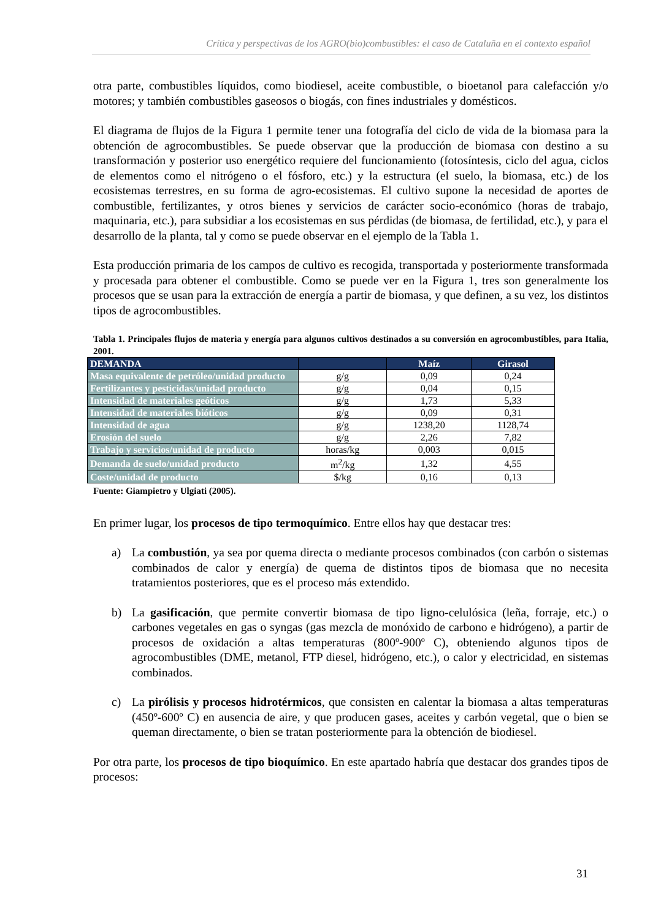Crítica y perspectivas de los AGRO(bio)combustibles: el caso de Cataluña en el contexto español
otra parte, combustibles líquidos, como biodiesel, aceite combustible, o bioetanol para calefacción y/o motores; y también combustibles gaseosos o biogás, con fines industriales y domésticos.
El diagrama de flujos de la Figura 1 permite tener una fotografía del ciclo de vida de la biomasa para la obtención de agrocombustibles. Se puede observar que la producción de biomasa con destino a su transformación y posterior uso energético requiere del funcionamiento (fotosíntesis, ciclo del agua, ciclos de elementos como el nitrógeno o el fósforo, etc.) y la estructura (el suelo, la biomasa, etc.) de los ecosistemas terrestres, en su forma de agro-ecosistemas. El cultivo supone la necesidad de aportes de combustible, fertilizantes, y otros bienes y servicios de carácter socio-económico (horas de trabajo, maquinaria, etc.), para subsidiar a los ecosistemas en sus pérdidas (de biomasa, de fertilidad, etc.), y para el desarrollo de la planta, tal y como se puede observar en el ejemplo de la Tabla 1.
Esta producción primaria de los campos de cultivo es recogida, transportada y posteriormente transformada y procesada para obtener el combustible. Como se puede ver en la Figura 1, tres son generalmente los procesos que se usan para la extracción de energía a partir de biomasa, y que definen, a su vez, los distintos tipos de agrocombustibles.
Tabla 1. Principales flujos de materia y energía para algunos cultivos destinados a su conversión en agrocombustibles, para Italia, 2001.
| DEMANDA | | Maíz | Girasol |
| --- | --- | --- | --- |
| Masa equivalente de petróleo/unidad producto | g/g | 0,09 | 0,24 |
| Fertilizantes y pesticidas/unidad producto | g/g | 0,04 | 0,15 |
| Intensidad de materiales geóticos | g/g | 1,73 | 5,33 |
| Intensidad de materiales bióticos | g/g | 0,09 | 0,31 |
| Intensidad de agua | g/g | 1238,20 | 1128,74 |
| Erosión del suelo | g/g | 2,26 | 7,82 |
| Trabajo y servicios/unidad de producto | horas/kg | 0,003 | 0,015 |
| Demanda de suelo/unidad producto | m<sup>2</sup>/kg | 1,32 | 4,55 |
| Coste/unidad de producto | $/kg | 0,16 | 0,13 |
Fuente: Giampietro y Ulgiati (2005).
En primer lugar, los procesos de tipo termoquímico. Entre ellos hay que destacar tres:
a) La combustión, ya sea por quema directa o mediante procesos combinados (con carbón o sistemas combinados de calor y energía) de quema de distintos tipos de biomasa que no necesita tratamientos posteriores, que es el proceso más extendido.
b) La gasificación, que permite convertir biomasa de tipo ligno-celulósica (leña, forraje, etc.) o carbones vegetales en gas o syngas (gas mezcla de monóxido de carbono e hidrógeno), a partir de procesos de oxidación a altas temperaturas (800º-900º C), obteniendo algunos tipos de agrocombustibles (DME, metanol, FTP diesel, hidrógeno, etc.), o calor y electricidad, en sistemas combinados.
c) La pirólisis y procesos hidrotérmicos, que consisten en calentar la biomasa a altas temperaturas (450º-600º C) en ausencia de aire, y que producen gases, aceites y carbón vegetal, que o bien se queman directamente, o bien se tratan posteriormente para la obtención de biodiesel.
Por otra parte, los procesos de tipo bioquímico. En este apartado habría que destacar dos grandes tipos de procesos:
31